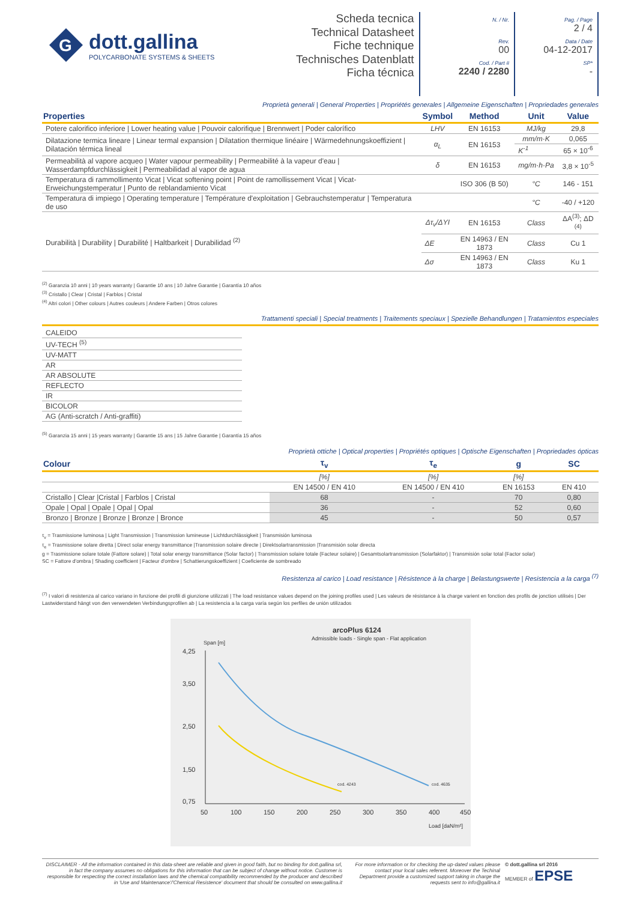G
dott.gallina
POLYCARBONATE SYSTEMS & SHEETS
Scheda tecnica
Technical Datasheet
Fiche technique
Technisches Datenblatt
Ficha técnica
N. / Nr.
Rev.
00
Cod. / Part #
2240 / 2280
Pag. / Page
2 / 4
Data / Date
04-12-2017
SP*
-
Proprietà generali | General Properties | Propriétés generales | Allgemeine Eigenschaften | Propriedades generales
| Properties | Symbol | Method | Unit | Value |
| --- | --- | --- | --- | --- |
| Potere calorifico inferiore / Lower heating value / Pouvoir calorifique / Brennwert / Poder calorífico | LHV | EN 16153 | MJ/kg | 29,8 |
| Dilatazione termica lineare / Linear termal expansion / Dilatation thermique linéaire / Wärmedehnungskoeffizient / Dilatación térmica lineal | α<sub>L</sub> | EN 16153 | mm/m·K | 0,065 |
| | | | K<sup>-1</sup> | 65 × 10<sup>-6</sup> |
| Permeabilità al vapore acqueo / Water vapour permeability / Permeabilité à la vapeur d'eau / Wasserdampfdurchlässigkeit / Permeabilidad al vapor de agua | δ | EN 16153 | mg/m·h·Pa | 3,8 × 10<sup>-5</sup> |
| Temperatura di rammollimento Vicat / Vicat softening point / Point de ramollissement Vicat / Vicat-Erweichungstemperatur / Punto de reblandamiento Vicat | | ISO 306 (B 50) | °C | 146 - 151 |
| Temperatura di impiego / Operating temperature / Température d'exploitation / Gebrauchstemperatur / Temperatura de uso | | | °C | -40 / +120 |
| Durabilità / Durability / Durabilité / Haltbarkeit / Durabilidad <sup>(2)</sup> | Δτ<sub>v</sub>/ΔYI | EN 16153 | Class | ΔA<sup>(3)</sup>; ΔD <sup>(4)</sup> |
| | ΔE | EN 14963 / EN 1873 | Class | Cu 1 |
| | Δσ | EN 14963 / EN 1873 | Class | Ku 1 |
<sup>(2)</sup> Garanzia 10 anni | 10 years warranty | Garantie 10 ans | 10 Jahre Garantie | Garantía 10 años
<sup>(3)</sup> Cristallo | Clear | Cristal | Farblos | Cristal
<sup>(4)</sup> Altri colori | Other colours | Autres couleurs | Andere Farben | Otros colores
Trattamenti speciali | Special treatments | Traitements speciaux | Spezielle Behandlungen | Tratamientos especiales
CALEIDO
UV-TECH <sup>(5)</sup>
UV-MATT
AR
AR ABSOLUTE
REFLECTO
IR
BICOLOR
AG (Anti-scratch / Anti-graffiti)
<sup>(5)</sup> Garanzia 15 anni | 15 years warranty | Garantie 15 ans | 15 Jahre Garantie | Garantía 15 años
Proprietà ottiche | Optical properties | Propriétés optiques | Optische Eigenschaften | Propriedades ópticas
| Colour | τ<sub>v</sub> | τ<sub>e</sub> | g | SC |
| --- | --- | --- | --- | --- |
| | [%] | [%] | [%] | |
| | EN 14500 / EN 410 | EN 14500 / EN 410 | EN 16153 | EN 410 |
| Cristallo / Clear /Cristal / Farblos / Cristal | 68 | - | 70 | 0,80 |
| Opale / Opal / Opale / Opal / Opal | 36 | - | 52 | 0,60 |
| Bronzo / Bronze / Bronze / Bronze / Bronce | 45 | - | 50 | 0,57 |
τ<sub>v</sub> = Trasmissione luminosa | Light Transmission | Transmission lumineuse | Lichtdurchlässigkeit | Transmisión luminosa
τ<sub>e</sub> = Trasmissione solare diretta | Direct solar energy transmittance |Transmission solaire directe | Direktsolartransmission |Transmisión solar directa
g = Trasmissione solare totale (Fattore solare) | Total solar energy transmittance (Solar factor) | Transmission solaire totale (Facteur solaire) | Gesamtsolartransmission (Solarfaktor) | Transmisión solar total (Factor solar)
SC = Fattore d'ombra | Shading coefficient | Facteur d'ombre | Schattierungskoeffizient | Coeficiente de sombreado
Resistenza al carico | Load resistance | Résistence à la charge | Belastungswerte | Resistencia a la carga <sup>(7)</sup>
<sup>(7)</sup> I valori di resistenza al carico variano in funzione dei profili di giunzione utilizzati | The load resistance values depend on the joining profiles used | Les valeurs de résistance à la charge varient en fonction des profils de jonction utilisés | Der Lastwiderstand hängt von den verwendeten Verbindungsprofilen ab | La resistencia a la carga varía según los perfiles de unión utilizados
arcoPlus 6124
Admissible loads - Single span - Flat application
Span [m]
4,25
3,50
2,50
1,50
0,75
50
100
150
200
250
300
350
400
450
Load [daN/m²]
cod. 4243
cod. 4635
DISCLAIMER - All the information contained in this data-sheet are reliable and given in good faith, but no binding for dott.gallina srl, in fact the company assumes no obligations for this information that can be subject of change without notice. Customer is responsible for respecting the correct installation laws and the chemical compatibility recommended by the producer and described in 'Use and Maintenance'/'Chemical Resistence' document that should be consulted on www.gallina.it
For more information or for checking the up-dated values please contact your local sales referent. Moreover the Techinal Department provide a customized support taking in charge the requests sent to info@gallina.it
© dott.gallina srl 2016
MEMBER of EPSE